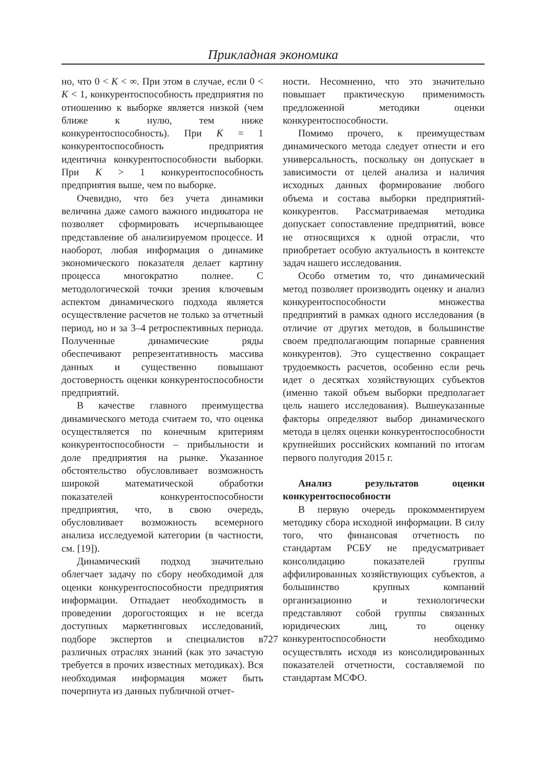Прикладная экономика
но, что 0 < K < ∞. При этом в случае, если 0 < K < 1, конкурентоспособность предприятия по отношению к выборке является низкой (чем ближе к нулю, тем ниже конкурентоспособность). При K = 1 конкурентоспособность предприятия идентична конкурентоспособности выборки. При K > 1 конкурентоспособность предприятия выше, чем по выборке.
Очевидно, что без учета динамики величина даже самого важного индикатора не позволяет сформировать исчерпывающее представление об анализируемом процессе. И наоборот, любая информация о динамике экономического показателя делает картину процесса многократно полнее. С методологической точки зрения ключевым аспектом динамического подхода является осуществление расчетов не только за отчетный период, но и за 3–4 ретроспективных периода. Полученные динамические ряды обеспечивают репрезентативность массива данных и существенно повышают достоверность оценки конкурентоспособности предприятий.
В качестве главного преимущества динамического метода считаем то, что оценка осуществляется по конечным критериям конкурентоспособности – прибыльности и доле предприятия на рынке. Указанное обстоятельство обусловливает возможность широкой математической обработки показателей конкурентоспособности предприятия, что, в свою очередь, обусловливает возможность всемерного анализа исследуемой категории (в частности, см. [19]).
Динамический подход значительно облегчает задачу по сбору необходимой для оценки конкурентоспособности предприятия информации. Отпадает необходимость в проведении дорогостоящих и не всегда доступных маркетинговых исследований, подборе экспертов и специалистов в различных отраслях знаний (как это зачастую требуется в прочих известных методиках). Вся необходимая информация может быть почерпнута из данных публичной отчет-
ности. Несомненно, что это значительно повышает практическую применимость предложенной методики оценки конкурентоспособности.
Помимо прочего, к преимуществам динамического метода следует отнести и его универсальность, поскольку он допускает в зависимости от целей анализа и наличия исходных данных формирование любого объема и состава выборки предприятий-конкурентов. Рассматриваемая методика допускает сопоставление предприятий, вовсе не относящихся к одной отрасли, что приобретает особую актуальность в контексте задач нашего исследования.
Особо отметим то, что динамический метод позволяет производить оценку и анализ конкурентоспособности множества предприятий в рамках одного исследования (в отличие от других методов, в большинстве своем предполагающим попарные сравнения конкурентов). Это существенно сокращает трудоемкость расчетов, особенно если речь идет о десятках хозяйствующих субъектов (именно такой объем выборки предполагает цель нашего исследования). Вышеуказанные факторы определяют выбор динамического метода в целях оценки конкурентоспособности крупнейших российских компаний по итогам первого полугодия 2015 г.
Анализ результатов оценки конкурентоспособности
В первую очередь прокомментируем методику сбора исходной информации. В силу того, что финансовая отчетность по стандартам РСБУ не предусматривает консолидацию показателей группы аффилированных хозяйствующих субъектов, а большинство крупных компаний организационно и технологически представляют собой группы связанных юридических лиц, то оценку конкурентоспособности необходимо осуществлять исходя из консолидированных показателей отчетности, составляемой по стандартам МСФО.
727